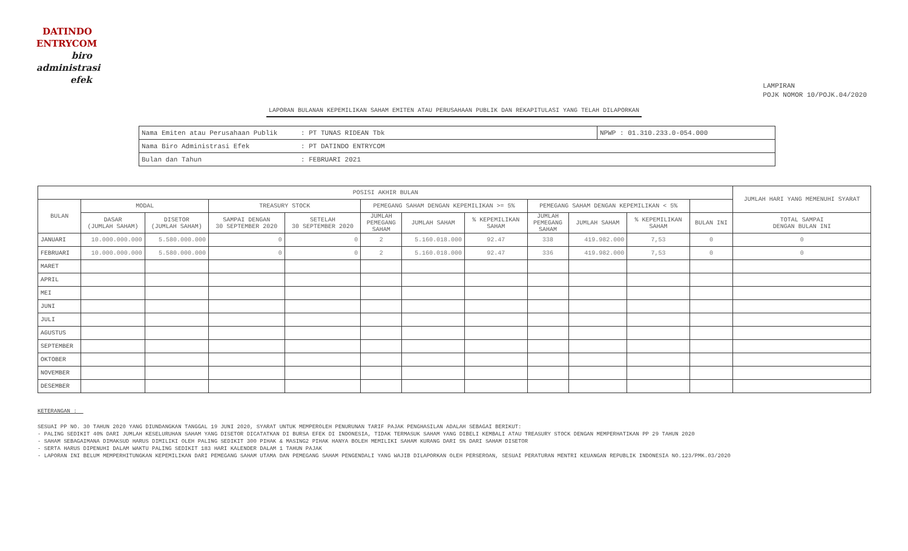DATINDO
ENTRYCOM
biro
administrasi
efek
LAMPIRAN
POJK NOMOR 10/POJK.04/2020
LAPORAN BULANAN KEPEMILIKAN SAHAM EMITEN ATAU PERUSAHAAN PUBLIK DAN REKAPITULASI YANG TELAH DILAPORKAN
| Nama Emiten atau Perusahaan Publik | : PT TUNAS RIDEAN Tbk | NPWP : 01.310.233.0-054.000 |
| Nama Biro Administrasi Efek | : PT DATINDO ENTRYCOM | |
| Bulan dan Tahun | : FEBRUARI 2021 | |
| POSISI AKHIR BULAN | | | | | | | | | | | | JUMLAH HARI YANG MEMENUHI SYARAT |
| --- | --- | --- | --- | --- | --- | --- | --- | --- | --- | --- | --- | --- |
| BULAN | MODAL | | TREASURY STOCK | | PEMEGANG SAHAM DENGAN KEPEMILIKAN >= 5% | | | PEMEGANG SAHAM DENGAN KEPEMILIKAN < 5% | | | | |
| | DASAR (JUMLAH SAHAM) | DISETOR (JUMLAH SAHAM) | SAMPAI DENGAN 30 SEPTEMBER 2020 | SETELAH 30 SEPTEMBER 2020 | JUMLAH PEMEGANG SAHAM | JUMLAH SAHAM | % KEPEMILIKAN SAHAM | JUMLAH PEMEGANG SAHAM | JUMLAH SAHAM | % KEPEMILIKAN SAHAM | BULAN INI | TOTAL SAMPAI DENGAN BULAN INI |
| JANUARI | 10.000.000.000 | 5.580.000.000 | 0 | 0 | 2 | 5.160.018.000 | 92.47 | 338 | 419.982.000 | 7,53 | 0 | 0 |
| FEBRUARI | 10.000.000.000 | 5.580.000.000 | 0 | 0 | 2 | 5.160.018.000 | 92.47 | 336 | 419.982.000 | 7,53 | 0 | 0 |
| MARET | | | | | | | | | | | | |
| APRIL | | | | | | | | | | | | |
| MEI | | | | | | | | | | | | |
| JUNI | | | | | | | | | | | | |
| JULI | | | | | | | | | | | | |
| AGUSTUS | | | | | | | | | | | | |
| SEPTEMBER | | | | | | | | | | | | |
| OKTOBER | | | | | | | | | | | | |
| NOVEMBER | | | | | | | | | | | | |
| DESEMBER | | | | | | | | | | | | |
KETERANGAN :
SESUAI PP NO. 30 TAHUN 2020 YANG DIUNDANGKAN TANGGAL 19 JUNI 2020, SYARAT UNTUK MEMPEROLEH PENURUNAN TARIF PAJAK PENGHASILAN ADALAH SEBAGAI BERIKUT:
- PALING SEDIKIT 40% DARI JUMLAH KESELURUHAN SAHAM YANG DISETOR DICATATKAN DI BURSA EFEK DI INDONESIA, TIDAK TERMASUK SAHAM YANG DIBELI KEMBALI ATAU TREASURY STOCK DENGAN MEMPERHATIKAN PP 29 TAHUN 2020
- SAHAM SEBAGAIMANA DIMAKSUD HARUS DIMILIKI OLEH PALING SEDIKIT 300 PIHAK & MASING2 PIHAK HANYA BOLEH MEMILIKI SAHAM KURANG DARI 5% DARI SAHAM DISETOR
- SERTA HARUS DIPENUHI DALAM WAKTU PALING SEDIKIT 183 HARI KALENDER DALAM 1 TAHUN PAJAK
- LAPORAN INI BELUM MEMPERHITUNGKAN KEPEMILIKAN DARI PEMEGANG SAHAM UTAMA DAN PEMEGANG SAHAM PENGENDALI YANG WAJIB DILAPORKAN OLEH PERSEROAN, SESUAI PERATURAN MENTRI KEUANGAN REPUBLIK INDONESIA NO.123/PMK.03/2020